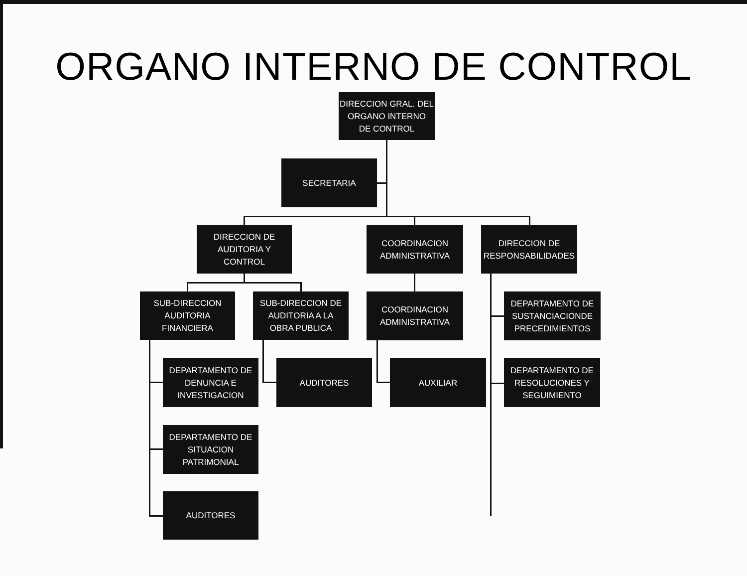ORGANO INTERNO DE CONTROL
DIRECCION GRAL. DEL
ORGANO INTERNO
DE CONTROL
SECRETARIA
DIRECCION DE
AUDITORIA Y
CONTROL
COORDINACION
ADMINISTRATIVA
DIRECCION DE
RESPONSABILIDADES
SUB-DIRECCION
AUDITORIA
FINANCIERA
SUB-DIRECCION DE
AUDITORIA A LA
OBRA PUBLICA
COORDINACION
ADMINISTRATIVA
DEPARTAMENTO DE
SUSTANCIACIONDE
PRECEDIMIENTOS
DEPARTAMENTO DE
DENUNCIA E
INVESTIGACION
AUDITORES AUXILIAR
DEPARTAMENTO DE
RESOLUCIONES Y
SEGUIMIENTO
DEPARTAMENTO DE
SITUACION
PATRIMONIAL
AUDITORES